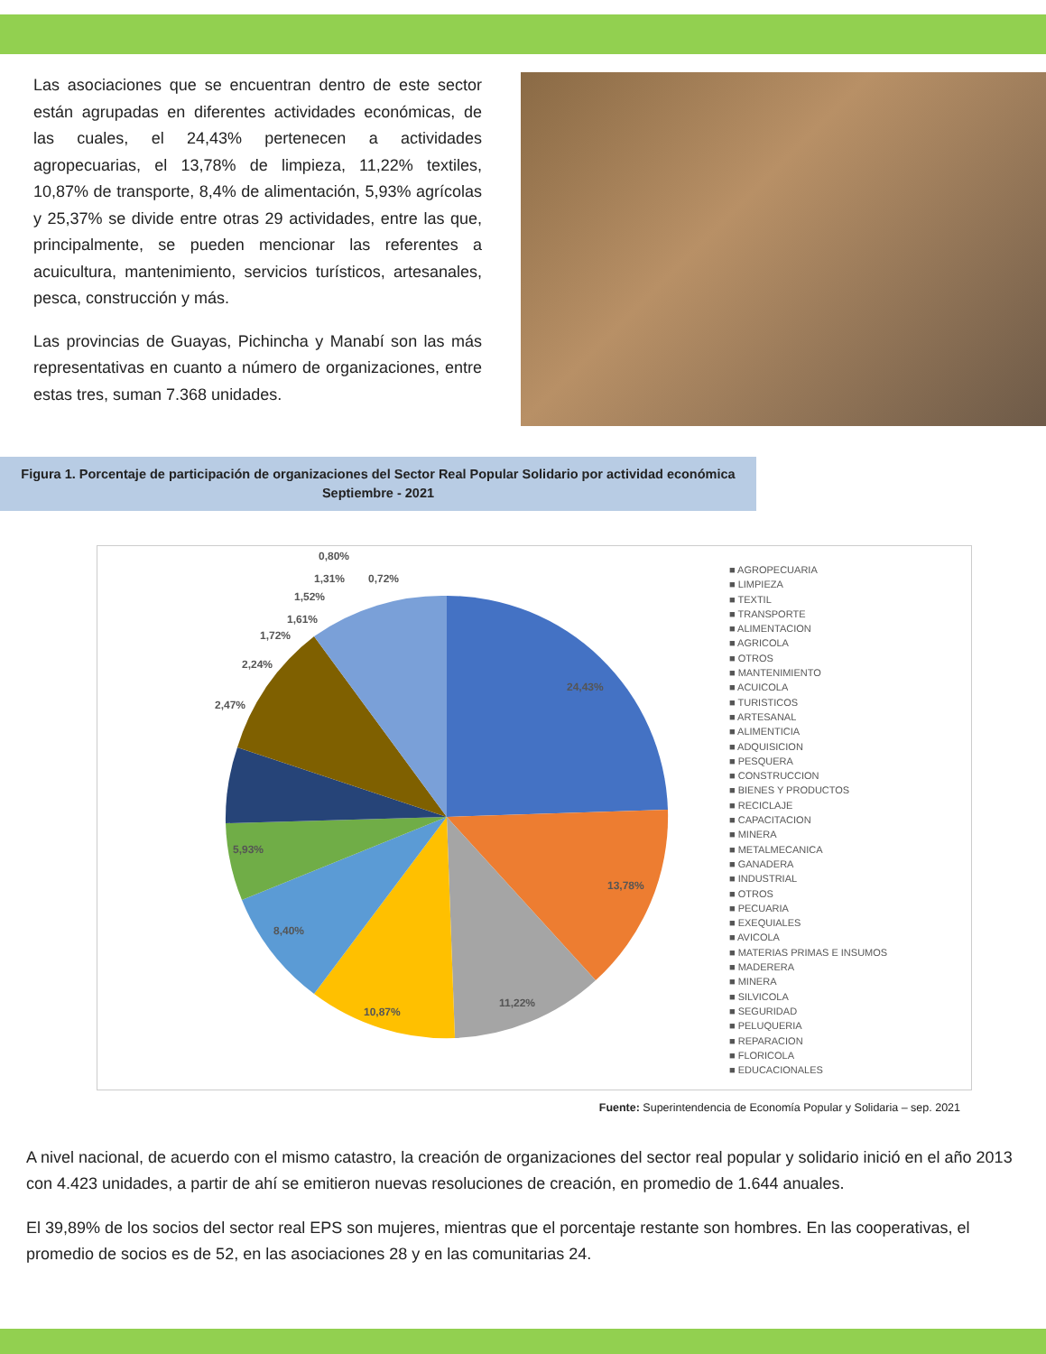Las asociaciones que se encuentran dentro de este sector están agrupadas en diferentes actividades económicas, de las cuales, el 24,43% pertenecen a actividades agropecuarias, el 13,78% de limpieza, 11,22% textiles, 10,87% de transporte, 8,4% de alimentación, 5,93% agrícolas y 25,37% se divide entre otras 29 actividades, entre las que, principalmente, se pueden mencionar las referentes a acuicultura, mantenimiento, servicios turísticos, artesanales, pesca, construcción y más.
Las provincias de Guayas, Pichincha y Manabí son las más representativas en cuanto a número de organizaciones, entre estas tres, suman 7.368 unidades.
Figura 1. Porcentaje de participación de organizaciones del Sector Real Popular Solidario por actividad económica
Septiembre - 2021
24,43%
13,78%
11,22%
10,87%
8,40%
5,93%
2,47%
2,24%
1,72%
1,61%
1,52%
1,31%
0,80%
0,72%
■ AGROPECUARIA
■ LIMPIEZA
■ TEXTIL
■ TRANSPORTE
■ ALIMENTACION
■ AGRICOLA
■ OTROS
■ MANTENIMIENTO
■ ACUICOLA
■ TURISTICOS
■ ARTESANAL
■ ALIMENTICIA
■ ADQUISICION
■ PESQUERA
■ CONSTRUCCION
■ BIENES Y PRODUCTOS
■ RECICLAJE
■ CAPACITACION
■ MINERA
■ METALMECANICA
■ GANADERA
■ INDUSTRIAL
■ OTROS
■ PECUARIA
■ EXEQUIALES
■ AVICOLA
■ MATERIAS PRIMAS E INSUMOS
■ MADERERA
■ MINERA
■ SILVICOLA
■ SEGURIDAD
■ PELUQUERIA
■ REPARACION
■ FLORICOLA
■ EDUCACIONALES
Fuente: Superintendencia de Economía Popular y Solidaria – sep. 2021
A nivel nacional, de acuerdo con el mismo catastro, la creación de organizaciones del sector real popular y solidario inició en el año 2013 con 4.423 unidades, a partir de ahí se emitieron nuevas resoluciones de creación, en promedio de 1.644 anuales.
El 39,89% de los socios del sector real EPS son mujeres, mientras que el porcentaje restante son hombres. En las cooperativas, el promedio de socios es de 52, en las asociaciones 28 y en las comunitarias 24.